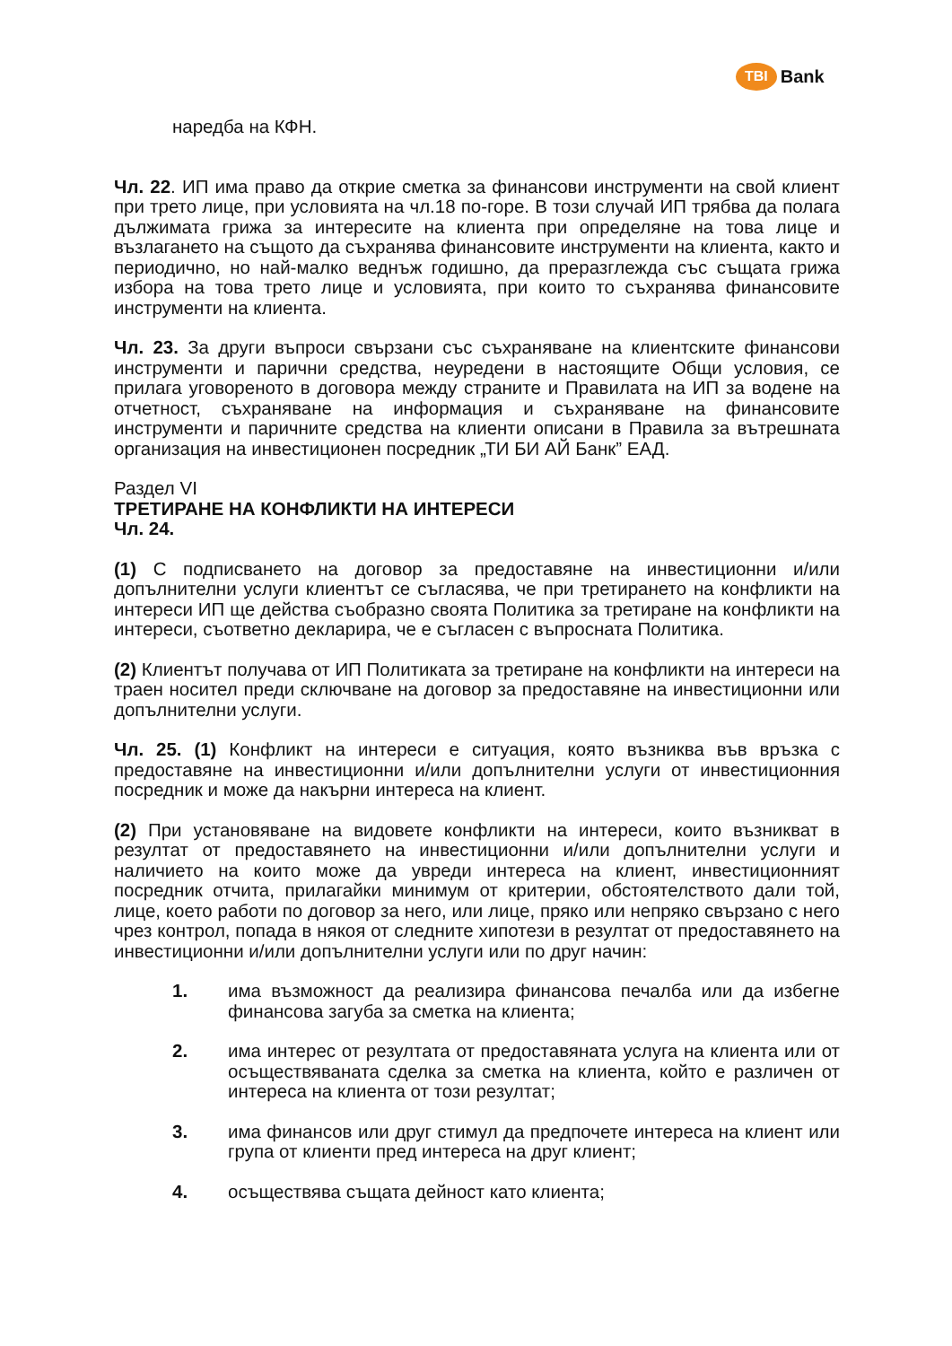TBI Bank
наредба на КФН.
Чл. 22. ИП има право да открие сметка за финансови инструменти на свой клиент при трето лице, при условията на чл.18 по-горе. В този случай ИП трябва да полага дължимата грижа за интересите на клиента при определяне на това лице и възлагането на същото да съхранява финансовите инструменти на клиента, както и периодично, но най-малко веднъж годишно, да преразглежда със същата грижа избора на това трето лице и условията, при които то съхранява финансовите инструменти на клиента.
Чл. 23. За други въпроси свързани със съхраняване на клиентските финансови инструменти и парични средства, неуредени в настоящите Общи условия, се прилага уговореното в договора между страните и Правилата на ИП за водене на отчетност, съхраняване на информация и съхраняване на финансовите инструменти и паричните средства на клиенти описани в Правила за вътрешната организация на инвестиционен посредник „ТИ БИ АЙ Банк” ЕАД.
Раздел VI
ТРЕТИРАНЕ НА КОНФЛИКТИ НА ИНТЕРЕСИ
Чл. 24.
(1) С подписването на договор за предоставяне на инвестиционни и/или допълнителни услуги клиентът се съгласява, че при третирането на конфликти на интереси ИП ще действа съобразно своята Политика за третиране на конфликти на интереси, съответно декларира, че е съгласен с въпросната Политика.
(2) Клиентът получава от ИП Политиката за третиране на конфликти на интереси на траен носител преди сключване на договор за предоставяне на инвестиционни или допълнителни услуги.
Чл. 25. (1) Конфликт на интереси е ситуация, която възниква във връзка с предоставяне на инвестиционни и/или допълнителни услуги от инвестиционния посредник и може да накърни интереса на клиент.
(2) При установяване на видовете конфликти на интереси, които възникват в резултат от предоставянето на инвестиционни и/или допълнителни услуги и наличието на които може да увреди интереса на клиент, инвестиционният посредник отчита, прилагайки минимум от критерии, обстоятелството дали той, лице, което работи по договор за него, или лице, пряко или непряко свързано с него чрез контрол, попада в някоя от следните хипотези в резултат от предоставянето на инвестиционни и/или допълнителни услуги или по друг начин:
1. има възможност да реализира финансова печалба или да избегне финансова загуба за сметка на клиента;
2. има интерес от резултата от предоставяната услуга на клиента или от осъществяваната сделка за сметка на клиента, който е различен от интереса на клиента от този резултат;
3. има финансов или друг стимул да предпочете интереса на клиент или група от клиенти пред интереса на друг клиент;
4. осъществява същата дейност като клиента;